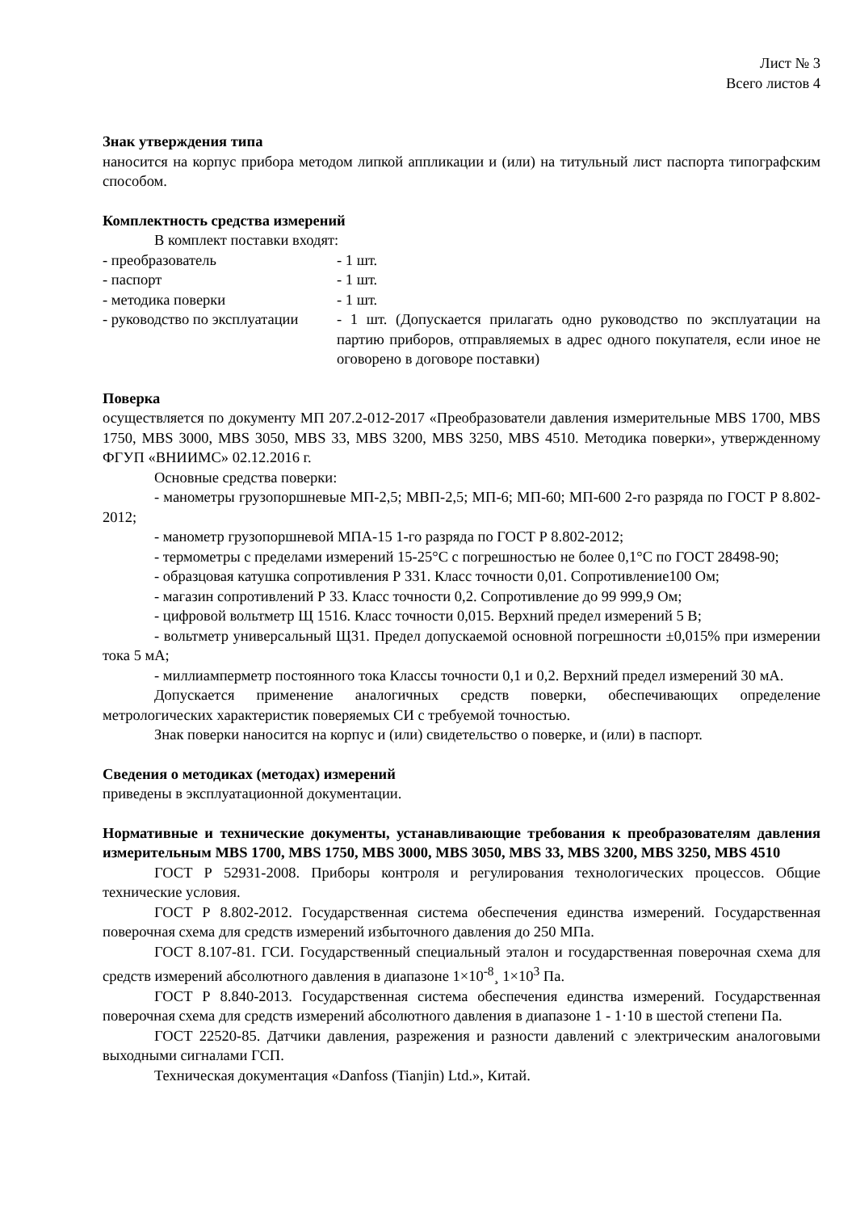Лист № 3
Всего листов 4
Знак утверждения типа
наносится на корпус прибора методом липкой аппликации и (или) на титульный лист паспорта типографским способом.
Комплектность средства измерений
В комплект поставки входят:
- преобразователь - 1 шт.
- паспорт - 1 шт.
- методика поверки - 1 шт.
- руководство по эксплуатации - 1 шт. (Допускается прилагать одно руководство по эксплуатации на партию приборов, отправляемых в адрес одного покупателя, если иное не оговорено в договоре поставки)
Поверка
осуществляется по документу МП 207.2-012-2017 «Преобразователи давления измерительные MBS 1700, MBS 1750, MBS 3000, MBS 3050, MBS 33, MBS 3200, MBS 3250, MBS 4510. Методика поверки», утвержденному ФГУП «ВНИИМС» 02.12.2016 г.
Основные средства поверки:
- манометры грузопоршневые МП-2,5; МВП-2,5; МП-6; МП-60; МП-600 2-го разряда по ГОСТ Р 8.802-2012;
- манометр грузопоршневой МПА-15 1-го разряда по ГОСТ Р 8.802-2012;
- термометры с пределами измерений 15-25°С с погрешностью не более 0,1°С по ГОСТ 28498-90;
- образцовая катушка сопротивления Р 331. Класс точности 0,01. Сопротивление100 Ом;
- магазин сопротивлений Р 33. Класс точности 0,2. Сопротивление до 99 999,9 Ом;
- цифровой вольтметр Щ 1516. Класс точности 0,015. Верхний предел измерений 5 В;
- вольтметр универсальный Щ31. Предел допускаемой основной погрешности ±0,015% при измерении тока 5 мА;
- миллиамперметр постоянного тока Классы точности 0,1 и 0,2. Верхний предел измерений 30 мА.
Допускается применение аналогичных средств поверки, обеспечивающих определение метрологических характеристик поверяемых СИ с требуемой точностью.
Знак поверки наносится на корпус и (или) свидетельство о поверке, и (или) в паспорт.
Сведения о методиках (методах) измерений
приведены в эксплуатационной документации.
Нормативные и технические документы, устанавливающие требования к преобразователям давления измерительным MBS 1700, MBS 1750, MBS 3000, MBS 3050, MBS 33, MBS 3200, MBS 3250, MBS 4510
ГОСТ Р 52931-2008. Приборы контроля и регулирования технологических процессов. Общие технические условия.
ГОСТ Р 8.802-2012. Государственная система обеспечения единства измерений. Государственная поверочная схема для средств измерений избыточного давления до 250 МПа.
ГОСТ 8.107-81. ГСИ. Государственный специальный эталон и государственная поверочная схема для средств измерений абсолютного давления в диапазоне 1×10<sup>-8</sup>¸ 1×10<sup>3</sup> Па.
ГОСТ Р 8.840-2013. Государственная система обеспечения единства измерений. Государственная поверочная схема для средств измерений абсолютного давления в диапазоне 1 - 1·10 в шестой степени Па.
ГОСТ 22520-85. Датчики давления, разрежения и разности давлений с электрическим аналоговыми выходными сигналами ГСП.
Техническая документация «Danfoss (Tianjin) Ltd.», Китай.